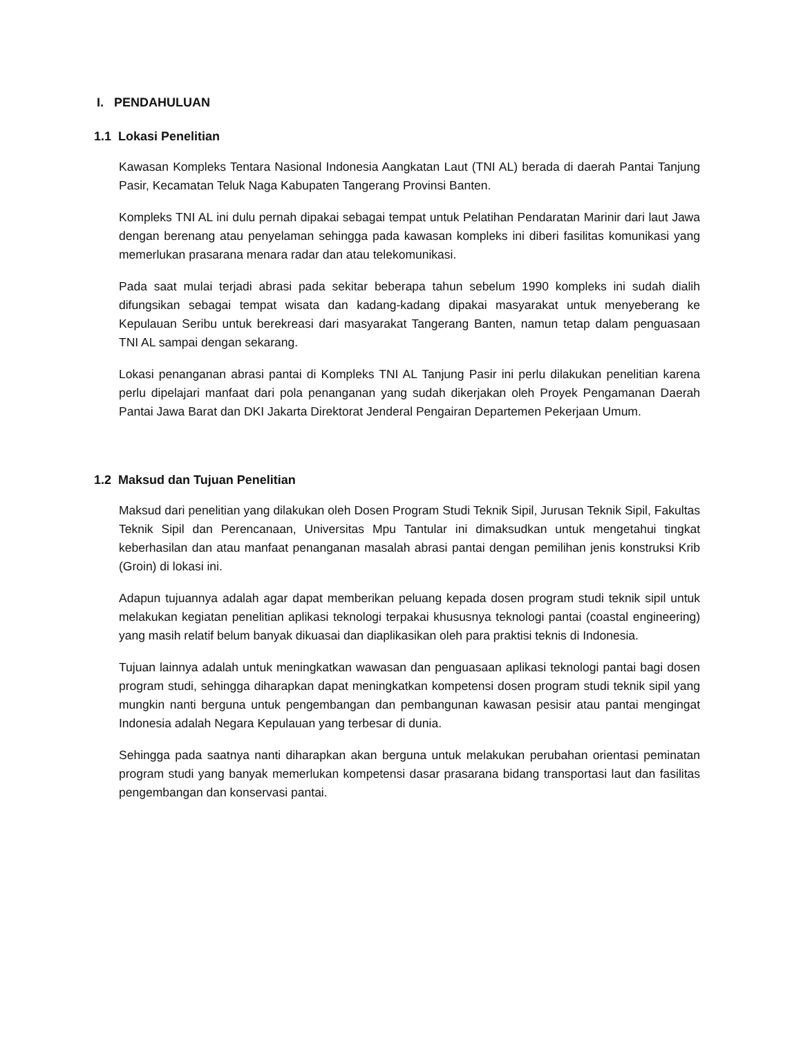I. PENDAHULUAN
1.1 Lokasi Penelitian
Kawasan Kompleks Tentara Nasional Indonesia Aangkatan Laut (TNI AL) berada di daerah Pantai Tanjung Pasir, Kecamatan Teluk Naga Kabupaten Tangerang Provinsi Banten.
Kompleks TNI AL ini dulu pernah dipakai sebagai tempat untuk Pelatihan Pendaratan Marinir dari laut Jawa dengan berenang atau penyelaman sehingga pada kawasan kompleks ini diberi fasilitas komunikasi yang memerlukan prasarana menara radar dan atau telekomunikasi.
Pada saat mulai terjadi abrasi pada sekitar beberapa tahun sebelum 1990 kompleks ini sudah dialih difungsikan sebagai tempat wisata dan kadang-kadang dipakai masyarakat untuk menyeberang ke Kepulauan Seribu untuk berekreasi dari masyarakat Tangerang Banten, namun tetap dalam penguasaan TNI AL sampai dengan sekarang.
Lokasi penanganan abrasi pantai di Kompleks TNI AL Tanjung Pasir ini perlu dilakukan penelitian karena perlu dipelajari manfaat dari pola penanganan yang sudah dikerjakan oleh Proyek Pengamanan Daerah Pantai Jawa Barat dan DKI Jakarta Direktorat Jenderal Pengairan Departemen Pekerjaan Umum.
1.2 Maksud dan Tujuan Penelitian
Maksud dari penelitian yang dilakukan oleh Dosen Program Studi Teknik Sipil, Jurusan Teknik Sipil, Fakultas Teknik Sipil dan Perencanaan, Universitas Mpu Tantular ini dimaksudkan untuk mengetahui tingkat keberhasilan dan atau manfaat penanganan masalah abrasi pantai dengan pemilihan jenis konstruksi Krib (Groin) di lokasi ini.
Adapun tujuannya adalah agar dapat memberikan peluang kepada dosen program studi teknik sipil untuk melakukan kegiatan penelitian aplikasi teknologi terpakai khususnya teknologi pantai (coastal engineering) yang masih relatif belum banyak dikuasai dan diaplikasikan oleh para praktisi teknis di Indonesia.
Tujuan lainnya adalah untuk meningkatkan wawasan dan penguasaan aplikasi teknologi pantai bagi dosen program studi, sehingga diharapkan dapat meningkatkan kompetensi dosen program studi teknik sipil yang mungkin nanti berguna untuk pengembangan dan pembangunan kawasan pesisir atau pantai mengingat Indonesia adalah Negara Kepulauan yang terbesar di dunia.
Sehingga pada saatnya nanti diharapkan akan berguna untuk melakukan perubahan orientasi peminatan program studi yang banyak memerlukan kompetensi dasar prasarana bidang transportasi laut dan fasilitas pengembangan dan konservasi pantai.